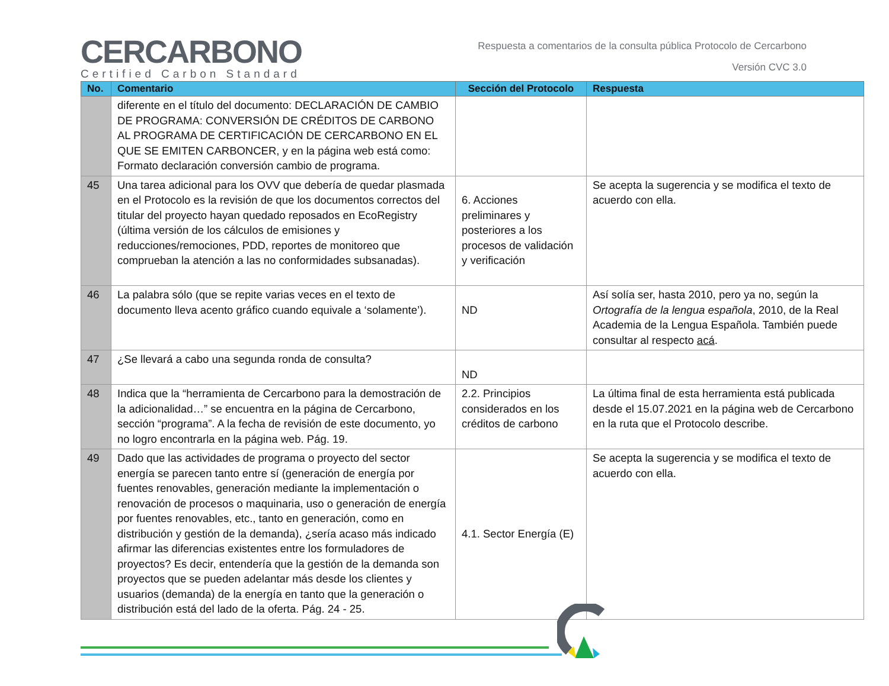CERCARBONO
Certified Carbon Standard
Respuesta a comentarios de la consulta pública Protocolo de Cercarbono
Versión CVC 3.0
| No. | Comentario | Sección del Protocolo | Respuesta |
| --- | --- | --- | --- |
| | diferente en el título del documento: DECLARACIÓN DE CAMBIO DE PROGRAMA: CONVERSIÓN DE CRÉDITOS DE CARBONO AL PROGRAMA DE CERTIFICACIÓN DE CERCARBONO EN EL QUE SE EMITEN CARBONCER, y en la página web está como: Formato declaración conversión cambio de programa. | | |
| 45 | Una tarea adicional para los OVV que debería de quedar plasmada en el Protocolo es la revisión de que los documentos correctos del titular del proyecto hayan quedado reposados en EcoRegistry (última versión de los cálculos de emisiones y reducciones/remociones, PDD, reportes de monitoreo que comprueban la atención a las no conformidades subsanadas). | 6. Acciones preliminares y posteriores a los procesos de validación y verificación | Se acepta la sugerencia y se modifica el texto de acuerdo con ella. |
| 46 | La palabra sólo (que se repite varias veces en el texto de documento lleva acento gráfico cuando equivale a ‘solamente’). | ND | Así solía ser, hasta 2010, pero ya no, según la Ortografía de la lengua española , 2010, de la Real Academia de la Lengua Española. También puede consultar al respecto acá . |
| 47 | ¿Se llevará a cabo una segunda ronda de consulta? | ND | |
| 48 | Indica que la “herramienta de Cercarbono para la demostración de la adicionalidad…” se encuentra en la página de Cercarbono, sección “programa”. A la fecha de revisión de este documento, yo no logro encontrarla en la página web. Pág. 19. | 2.2. Principios considerados en los créditos de carbono | La última final de esta herramienta está publicada desde el 15.07.2021 en la página web de Cercarbono en la ruta que el Protocolo describe. |
| 49 | Dado que las actividades de programa o proyecto del sector energía se parecen tanto entre sí (generación de energía por fuentes renovables, generación mediante la implementación o renovación de procesos o maquinaria, uso o generación de energía por fuentes renovables, etc., tanto en generación, como en distribución y gestión de la demanda), ¿sería acaso más indicado afirmar las diferencias existentes entre los formuladores de proyectos? Es decir, entendería que la gestión de la demanda son proyectos que se pueden adelantar más desde los clientes y usuarios (demanda) de la energía en tanto que la generación o distribución está del lado de la oferta. Pág. 24 - 25. | 4.1. Sector Energía (E) | Se acepta la sugerencia y se modifica el texto de acuerdo con ella. |